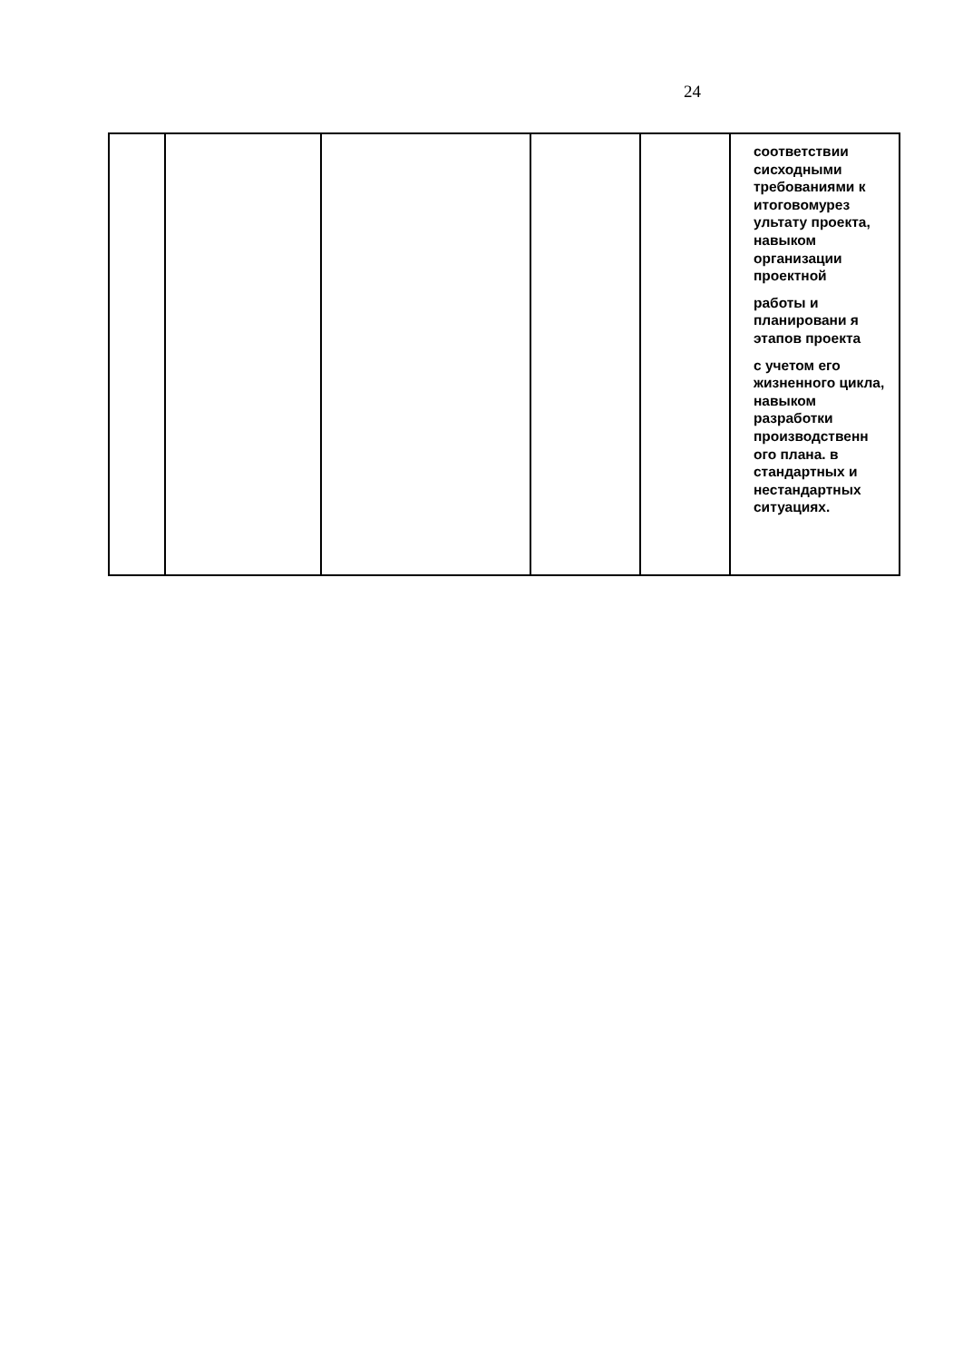24
| | | | | | соответствии сисходными требованиями к итоговомурез ультату проекта, навыком организации проектной работы и планировани я этапов проекта с учетом его жизненного цикла, навыком разработки производственн ого плана. в стандартных и нестандартных ситуациях. |